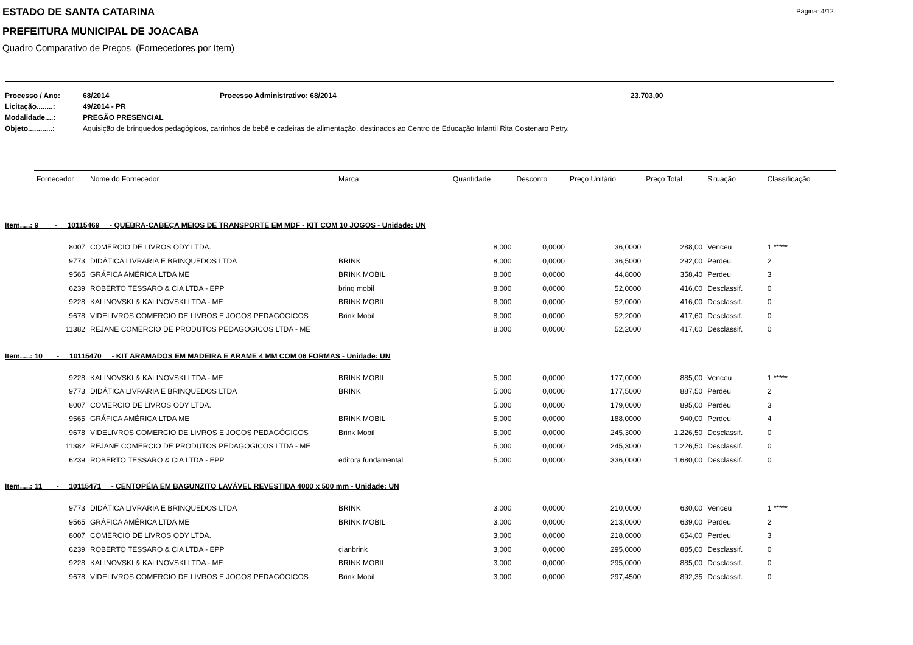Página: 4/12
ESTADO DE SANTA CATARINA
PREFEITURA MUNICIPAL DE JOACABA
Quadro Comparativo de Preços (Fornecedores por Item)
| Processo / Ano: | 68/2014 | Processo Administrativo: 68/2014 | 23.703,00 |
| Licitação........: | 49/2014 - PR | | |
| Modalidade....: | PREGÃO PRESENCIAL | | |
| Objeto............: | Aquisição de brinquedos pedagógicos, carrinhos de bebê e cadeiras de alimentação, destinados ao Centro de Educação Infantil Rita Costenaro Petry. | | |
| Fornecedor | Nome do Fornecedor | Marca | Quantidade | Desconto | Preço Unitário | Preço Total | Situação | Classificação |
| --- | --- | --- | --- | --- | --- | --- | --- | --- |
| Item.....: 9 - 10115469 - QUEBRA-CABEÇA MEIOS DE TRANSPORTE EM MDF - KIT COM 10 JOGOS - Unidade: UN | | | | | | | | |
| 8007 | COMERCIO DE LIVROS ODY LTDA. | | 8,000 | 0,0000 | 36,0000 | 288,00 | Venceu | 1 ***** |
| 9773 | DIDÁTICA LIVRARIA E BRINQUEDOS LTDA | BRINK | 8,000 | 0,0000 | 36,5000 | 292,00 | Perdeu | 2 |
| 9565 | GRÁFICA AMÉRICA LTDA ME | BRINK MOBIL | 8,000 | 0,0000 | 44,8000 | 358,40 | Perdeu | 3 |
| 6239 | ROBERTO TESSARO & CIA LTDA - EPP | brinq mobil | 8,000 | 0,0000 | 52,0000 | 416,00 | Desclassif. | 0 |
| 9228 | KALINOVSKI & KALINOVSKI LTDA - ME | BRINK MOBIL | 8,000 | 0,0000 | 52,0000 | 416,00 | Desclassif. | 0 |
| 9678 | VIDELIVROS COMERCIO DE LIVROS E JOGOS PEDAGÓGICOS | Brink Mobil | 8,000 | 0,0000 | 52,2000 | 417,60 | Desclassif. | 0 |
| 11382 | REJANE COMERCIO DE PRODUTOS PEDAGOGICOS LTDA - ME | | 8,000 | 0,0000 | 52,2000 | 417,60 | Desclassif. | 0 |
| Item.....: 10 - 10115470 - KIT ARAMADOS EM MADEIRA E ARAME 4 MM COM 06 FORMAS - Unidade: UN | | | | | | | | |
| 9228 | KALINOVSKI & KALINOVSKI LTDA - ME | BRINK MOBIL | 5,000 | 0,0000 | 177,0000 | 885,00 | Venceu | 1 ***** |
| 9773 | DIDÁTICA LIVRARIA E BRINQUEDOS LTDA | BRINK | 5,000 | 0,0000 | 177,5000 | 887,50 | Perdeu | 2 |
| 8007 | COMERCIO DE LIVROS ODY LTDA. | | 5,000 | 0,0000 | 179,0000 | 895,00 | Perdeu | 3 |
| 9565 | GRÁFICA AMÉRICA LTDA ME | BRINK MOBIL | 5,000 | 0,0000 | 188,0000 | 940,00 | Perdeu | 4 |
| 9678 | VIDELIVROS COMERCIO DE LIVROS E JOGOS PEDAGÓGICOS | Brink Mobil | 5,000 | 0,0000 | 245,3000 | 1.226,50 | Desclassif. | 0 |
| 11382 | REJANE COMERCIO DE PRODUTOS PEDAGOGICOS LTDA - ME | | 5,000 | 0,0000 | 245,3000 | 1.226,50 | Desclassif. | 0 |
| 6239 | ROBERTO TESSARO & CIA LTDA - EPP | editora fundamental | 5,000 | 0,0000 | 336,0000 | 1.680,00 | Desclassif. | 0 |
| Item.....: 11 - 10115471 - CENTOPÉIA EM BAGUNZITO LAVÁVEL REVESTIDA 4000 x 500 mm - Unidade: UN | | | | | | | | |
| 9773 | DIDÁTICA LIVRARIA E BRINQUEDOS LTDA | BRINK | 3,000 | 0,0000 | 210,0000 | 630,00 | Venceu | 1 ***** |
| 9565 | GRÁFICA AMÉRICA LTDA ME | BRINK MOBIL | 3,000 | 0,0000 | 213,0000 | 639,00 | Perdeu | 2 |
| 8007 | COMERCIO DE LIVROS ODY LTDA. | | 3,000 | 0,0000 | 218,0000 | 654,00 | Perdeu | 3 |
| 6239 | ROBERTO TESSARO & CIA LTDA - EPP | cianbrink | 3,000 | 0,0000 | 295,0000 | 885,00 | Desclassif. | 0 |
| 9228 | KALINOVSKI & KALINOVSKI LTDA - ME | BRINK MOBIL | 3,000 | 0,0000 | 295,0000 | 885,00 | Desclassif. | 0 |
| 9678 | VIDELIVROS COMERCIO DE LIVROS E JOGOS PEDAGÓGICOS | Brink Mobil | 3,000 | 0,0000 | 297,4500 | 892,35 | Desclassif. | 0 |